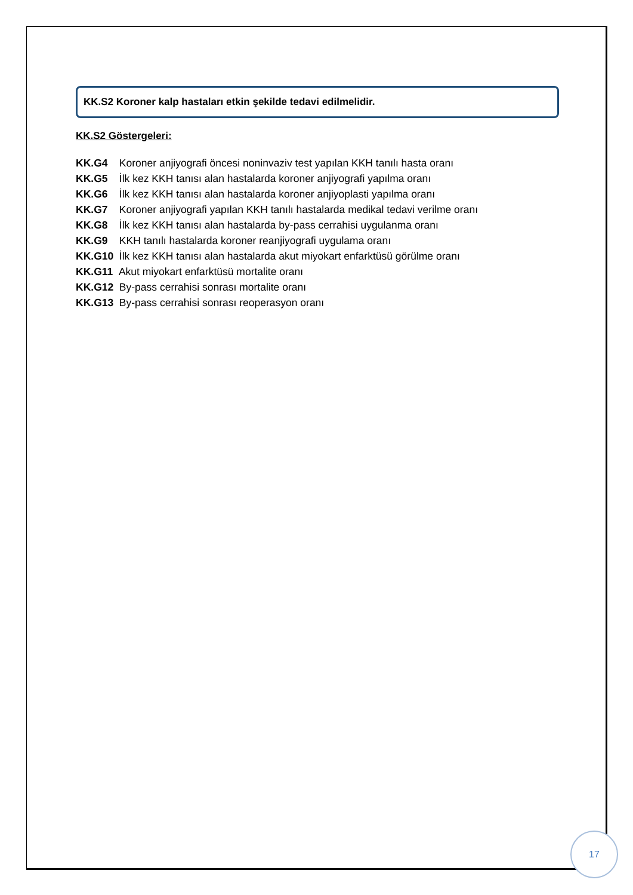KK.S2 Koroner kalp hastaları etkin şekilde tedavi edilmelidir.
KK.S2 Göstergeleri:
KK.G4 Koroner anjiyografi öncesi noninvaziv test yapılan KKH tanılı hasta oranı
KK.G5 İlk kez KKH tanısı alan hastalarda koroner anjiyografi yapılma oranı
KK.G6 İlk kez KKH tanısı alan hastalarda koroner anjiyoplasti yapılma oranı
KK.G7 Koroner anjiyografi yapılan KKH tanılı hastalarda medikal tedavi verilme oranı
KK.G8 İlk kez KKH tanısı alan hastalarda by-pass cerrahisi uygulanma oranı
KK.G9 KKH tanılı hastalarda koroner reanjiyografi uygulama oranı
KK.G10 İlk kez KKH tanısı alan hastalarda akut miyokart enfarktüsü görülme oranı
KK.G11 Akut miyokart enfarktüsü mortalite oranı
KK.G12 By-pass cerrahisi sonrası mortalite oranı
KK.G13 By-pass cerrahisi sonrası reoperasyon oranı
17